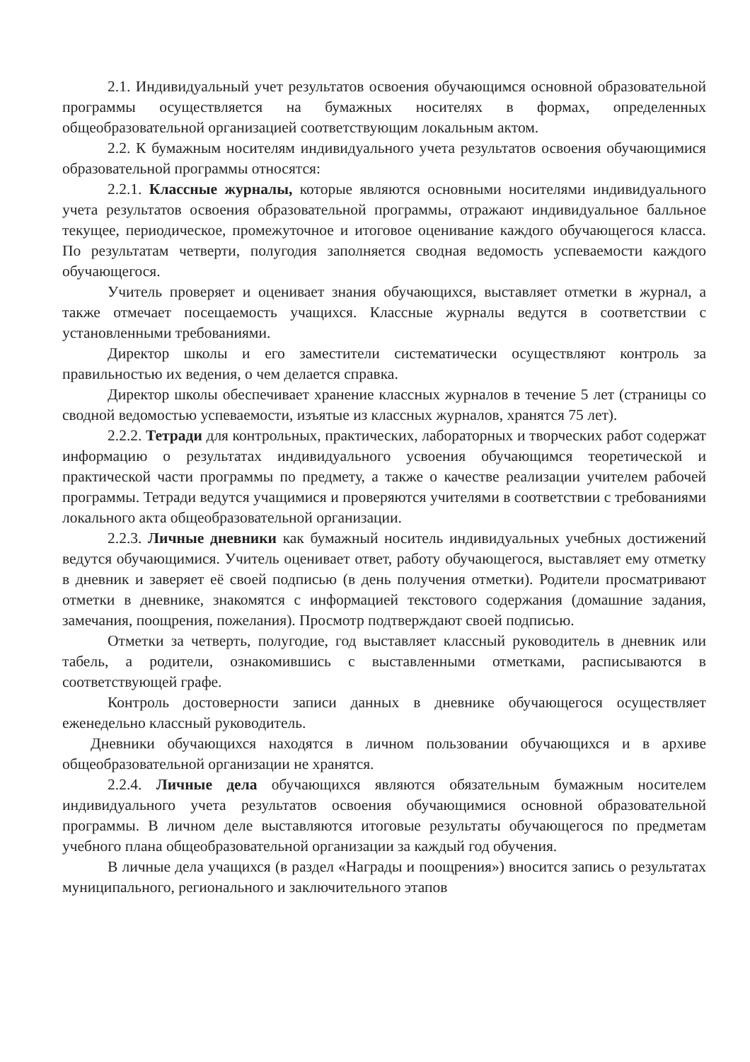2.1. Индивидуальный учет результатов освоения обучающимся основной образовательной программы осуществляется на бумажных носителях в формах, определенных общеобразовательной организацией соответствующим локальным актом.
2.2. К бумажным носителям индивидуального учета результатов освоения обучающимися образовательной программы относятся:
2.2.1. Классные журналы, которые являются основными носителями индивидуального учета результатов освоения образовательной программы, отражают индивидуальное балльное текущее, периодическое, промежуточное и итоговое оценивание каждого обучающегося класса. По результатам четверти, полугодия заполняется сводная ведомость успеваемости каждого обучающегося.
Учитель проверяет и оценивает знания обучающихся, выставляет отметки в журнал, а также отмечает посещаемость учащихся. Классные журналы ведутся в соответствии с установленными требованиями.
Директор школы и его заместители систематически осуществляют контроль за правильностью их ведения, о чем делается справка.
Директор школы обеспечивает хранение классных журналов в течение 5 лет (страницы со сводной ведомостью успеваемости, изъятые из классных журналов, хранятся 75 лет).
2.2.2. Тетради для контрольных, практических, лабораторных и творческих работ содержат информацию о результатах индивидуального усвоения обучающимся теоретической и практической части программы по предмету, а также о качестве реализации учителем рабочей программы. Тетради ведутся учащимися и проверяются учителями в соответствии с требованиями локального акта общеобразовательной организации.
2.2.3. Личные дневники как бумажный носитель индивидуальных учебных достижений ведутся обучающимися. Учитель оценивает ответ, работу обучающегося, выставляет ему отметку в дневник и заверяет её своей подписью (в день получения отметки). Родители просматривают отметки в дневнике, знакомятся с информацией текстового содержания (домашние задания, замечания, поощрения, пожелания). Просмотр подтверждают своей подписью.
Отметки за четверть, полугодие, год выставляет классный руководитель в дневник или табель, а родители, ознакомившись с выставленными отметками, расписываются в соответствующей графе.
Контроль достоверности записи данных в дневнике обучающегося осуществляет еженедельно классный руководитель.
Дневники обучающихся находятся в личном пользовании обучающихся и в архиве общеобразовательной организации не хранятся.
2.2.4. Личные дела обучающихся являются обязательным бумажным носителем индивидуального учета результатов освоения обучающимися основной образовательной программы. В личном деле выставляются итоговые результаты обучающегося по предметам учебного плана общеобразовательной организации за каждый год обучения.
В личные дела учащихся (в раздел «Награды и поощрения») вносится запись о результатах муниципального, регионального и заключительного этапов